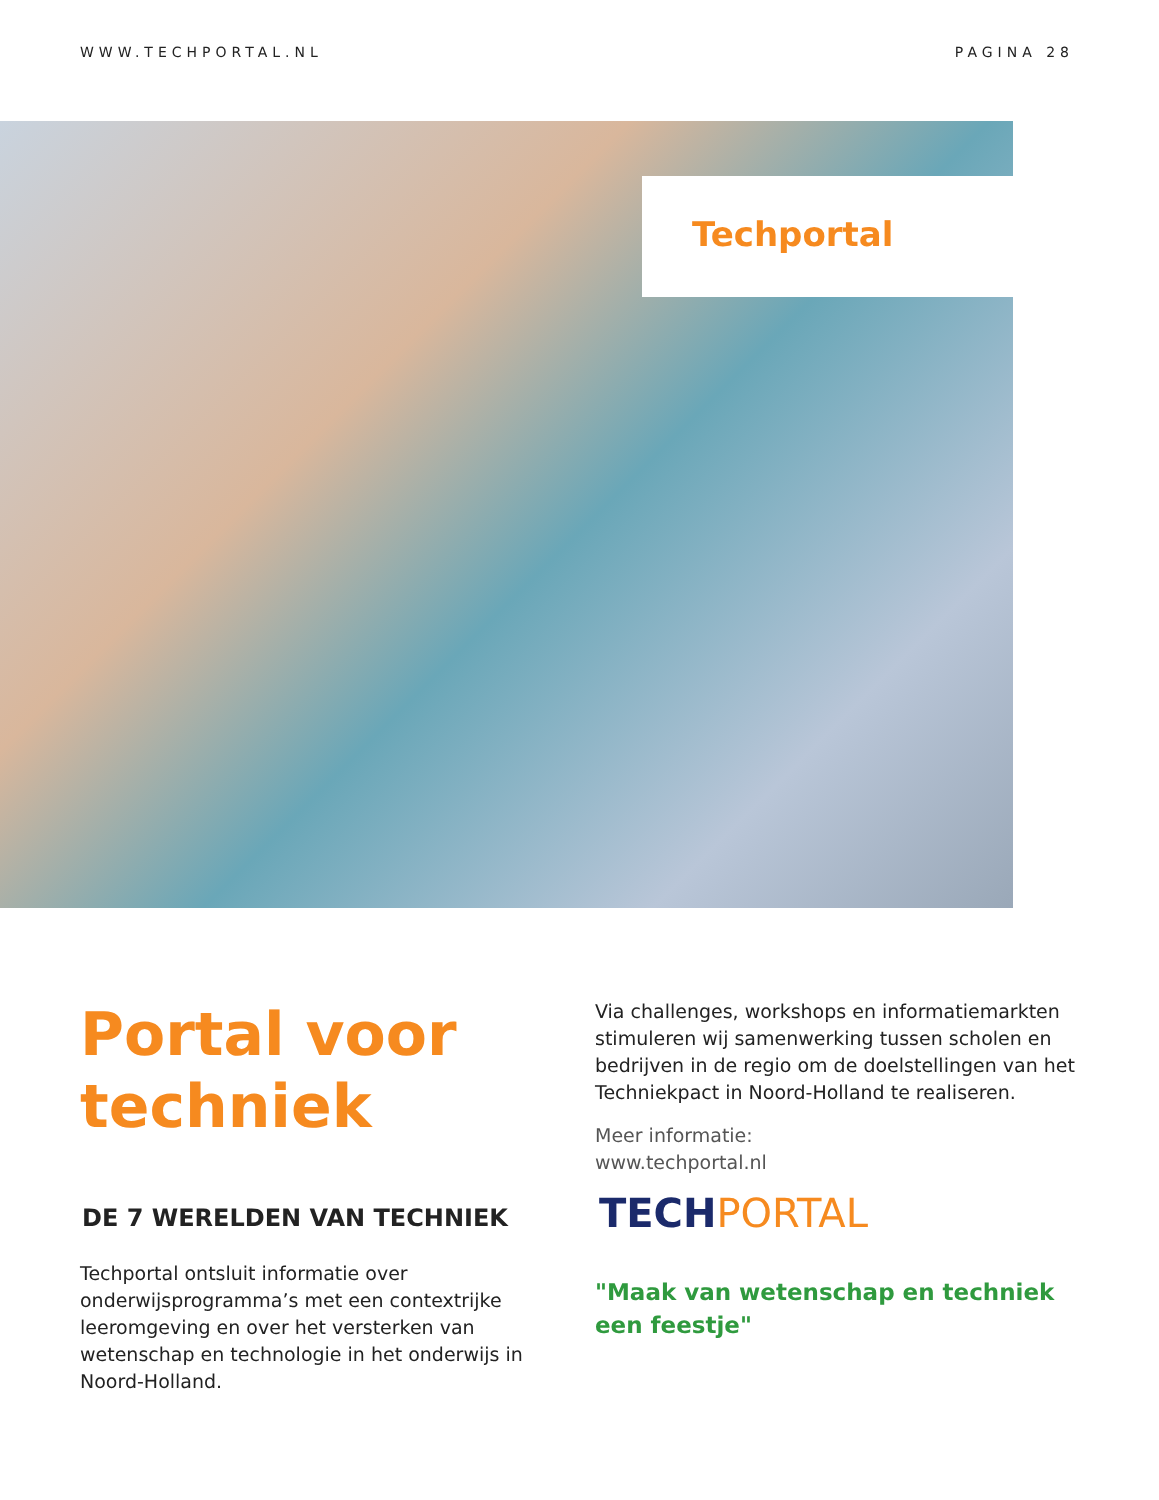WWW.TECHPORTAL.NL PAGINA 28
Techportal
Portal voor techniek
DE 7 WERELDEN VAN TECHNIEK
Techportal ontsluit informatie over onderwijsprogramma’s met een contextrijke leeromgeving en over het versterken van wetenschap en technologie in het onderwijs in Noord-Holland.
Via challenges, workshops en informatiemarkten stimuleren wij samenwerking tussen scholen en bedrijven in de regio om de doelstellingen van het Techniekpact in Noord-Holland te realiseren.
Meer informatie:
www.techportal.nl
TECHPORTAL
"Maak van wetenschap en techniek een feestje"